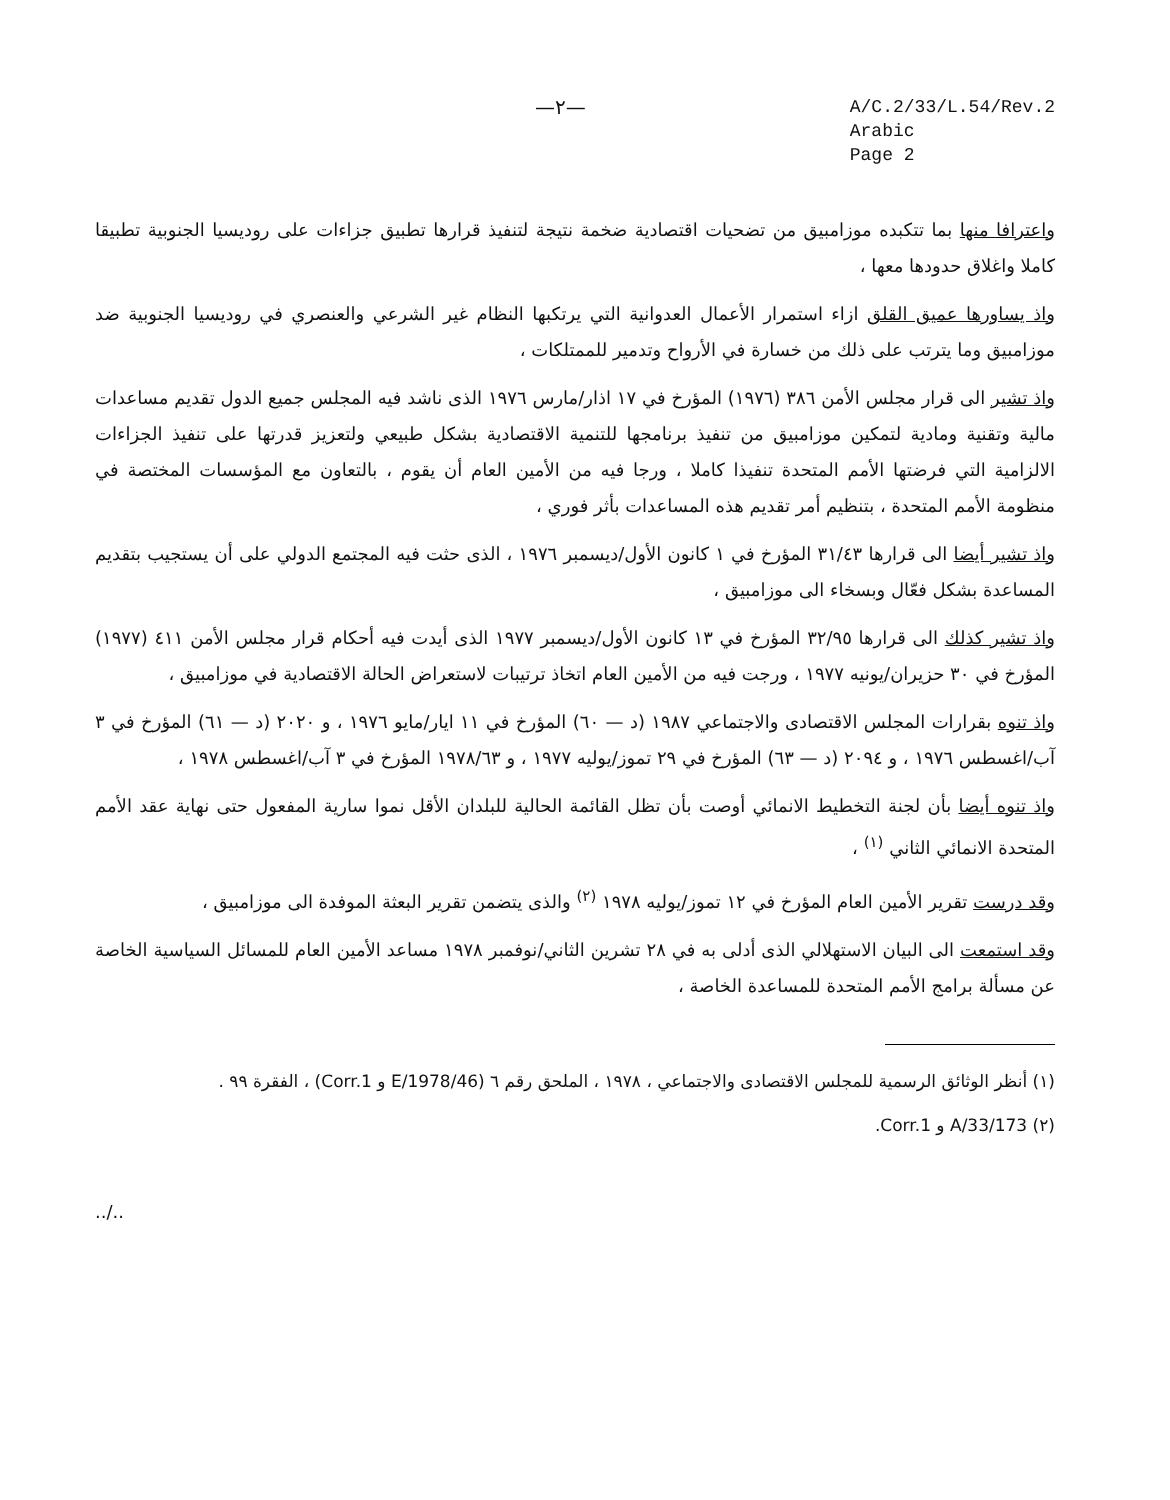—٢—
A/C.2/33/L.54/Rev.2
Arabic
Page 2
واعترافا منها بما تتكبده موزامبيق من تضحيات اقتصادية ضخمة نتيجة لتنفيذ قرارها تطبيق جزاءات على روديسيا الجنوبية تطبيقا كاملا واغلاق حدودها معها ،
واذ يساورها عميق القلق ازاء استمرار الأعمال العدوانية التي يرتكبها النظام غير الشرعي والعنصري في روديسيا الجنوبية ضد موزامبيق وما يترتب على ذلك من خسارة في الأرواح وتدمير للممتلكات ،
واذ تشير الى قرار مجلس الأمن ٣٨٦ (١٩٧٦) المؤرخ في ١٧ اذار/مارس ١٩٧٦ الذى ناشد فيه المجلس جميع الدول تقديم مساعدات مالية وتقنية ومادية لتمكين موزامبيق من تنفيذ برنامجها للتنمية الاقتصادية بشكل طبيعي ولتعزيز قدرتها على تنفيذ الجزاءات الالزامية التي فرضتها الأمم المتحدة تنفيذا كاملا ، ورجا فيه من الأمين العام أن يقوم ، بالتعاون مع المؤسسات المختصة في منظومة الأمم المتحدة ، بتنظيم أمر تقديم هذه المساعدات بأثر فوري ،
واذ تشير أيضا الى قرارها ٣١/٤٣ المؤرخ في ١ كانون الأول/ديسمبر ١٩٧٦ ، الذى حثت فيه المجتمع الدولي على أن يستجيب بتقديم المساعدة بشكل فعّال وبسخاء الى موزامبيق ،
واذ تشير كذلك الى قرارها ٣٢/٩٥ المؤرخ في ١٣ كانون الأول/ديسمبر ١٩٧٧ الذى أيدت فيه أحكام قرار مجلس الأمن ٤١١ (١٩٧٧) المؤرخ في ٣٠ حزيران/يونيه ١٩٧٧ ، ورجت فيه من الأمين العام اتخاذ ترتيبات لاستعراض الحالة الاقتصادية في موزامبيق ،
واذ تنوه بقرارات المجلس الاقتصادى والاجتماعي ١٩٨٧ (د — ٦٠) المؤرخ في ١١ ايار/مايو ١٩٧٦ ، و ٢٠٢٠ (د — ٦١) المؤرخ في ٣ آب/اغسطس ١٩٧٦ ، و ٢٠٩٤ (د — ٦٣) المؤرخ في ٢٩ تموز/يوليه ١٩٧٧ ، و ١٩٧٨/٦٣ المؤرخ في ٣ آب/اغسطس ١٩٧٨ ،
واذ تنوه أيضا بأن لجنة التخطيط الانمائي أوصت بأن تظل القائمة الحالية للبلدان الأقل نموا سارية المفعول حتى نهاية عقد الأمم المتحدة الانمائي الثاني <sup>(١)</sup> ،
وقد درست تقرير الأمين العام المؤرخ في ١٢ تموز/يوليه ١٩٧٨ <sup>(٢)</sup> والذى يتضمن تقرير البعثة الموفدة الى موزامبيق ،
وقد استمعت الى البيان الاستهلالي الذى أدلى به في ٢٨ تشرين الثاني/نوفمبر ١٩٧٨ مساعد الأمين العام للمسائل السياسية الخاصة عن مسألة برامج الأمم المتحدة للمساعدة الخاصة ،
(١) أنظر الوثائق الرسمية للمجلس الاقتصادى والاجتماعي ، ١٩٧٨ ، الملحق رقم ٦ (E/1978/46 و Corr.1) ، الفقرة ٩٩ .
(٢) A/33/173 و Corr.1.
../..